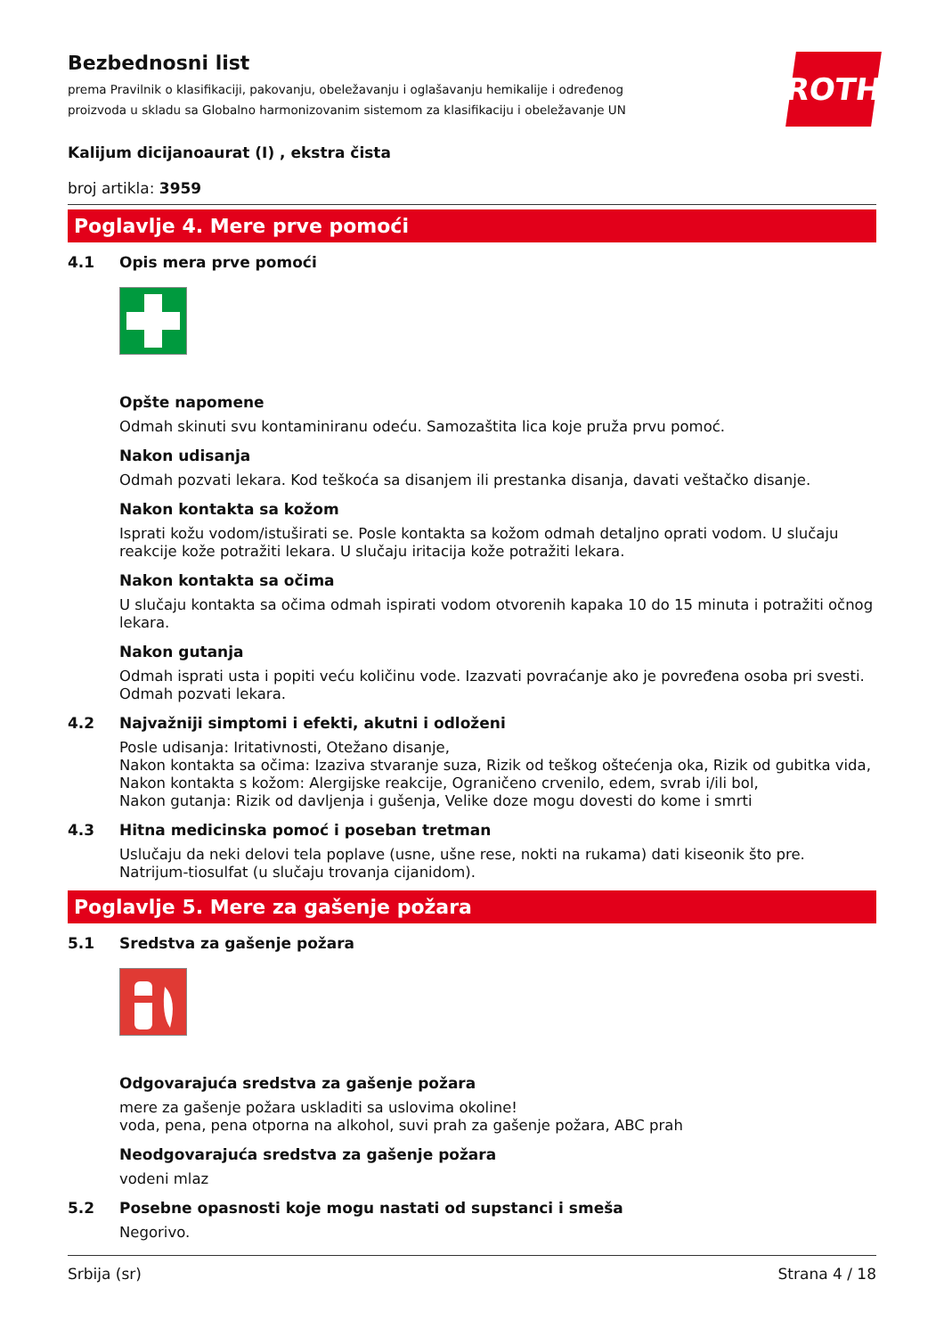Bezbednosni list
prema Pravilnik o klasifikaciji, pakovanju, obeležavanju i oglašavanju hemikalije i određenog proizvoda u skladu sa Globalno harmonizovanim sistemom za klasifikaciju i obeležavanje UN
ROTH
Kalijum dicijanoaurat (I) , ekstra čista
broj artikla: 3959
Poglavlje 4. Mere prve pomoći
4.1 Opis mera prve pomoći
Opšte napomene
Odmah skinuti svu kontaminiranu odeću. Samozaštita lica koje pruža prvu pomoć.
Nakon udisanja
Odmah pozvati lekara. Kod teškoća sa disanjem ili prestanka disanja, davati veštačko disanje.
Nakon kontakta sa kožom
Isprati kožu vodom/istuširati se. Posle kontakta sa kožom odmah detaljno oprati vodom. U slučaju reakcije kože potražiti lekara. U slučaju iritacija kože potražiti lekara.
Nakon kontakta sa očima
U slučaju kontakta sa očima odmah ispirati vodom otvorenih kapaka 10 do 15 minuta i potražiti očnog lekara.
Nakon gutanja
Odmah isprati usta i popiti veću količinu vode. Izazvati povraćanje ako je povređena osoba pri svesti. Odmah pozvati lekara.
4.2 Najvažniji simptomi i efekti, akutni i odloženi
Posle udisanja: Iritativnosti, Otežano disanje,
Nakon kontakta sa očima: Izaziva stvaranje suza, Rizik od teškog oštećenja oka, Rizik od gubitka vida,
Nakon kontakta s kožom: Alergijske reakcije, Ograničeno crvenilo, edem, svrab i/ili bol,
Nakon gutanja: Rizik od davljenja i gušenja, Velike doze mogu dovesti do kome i smrti
4.3 Hitna medicinska pomoć i poseban tretman
Uslučaju da neki delovi tela poplave (usne, ušne rese, nokti na rukama) dati kiseonik što pre.
Natrijum-tiosulfat (u slučaju trovanja cijanidom).
Poglavlje 5. Mere za gašenje požara
5.1 Sredstva za gašenje požara
Odgovarajuća sredstva za gašenje požara
mere za gašenje požara uskladiti sa uslovima okoline!
voda, pena, pena otporna na alkohol, suvi prah za gašenje požara, ABC prah
Neodgovarajuća sredstva za gašenje požara
vodeni mlaz
5.2 Posebne opasnosti koje mogu nastati od supstanci i smeša
Negorivo.
Srbija (sr) Strana 4 / 18